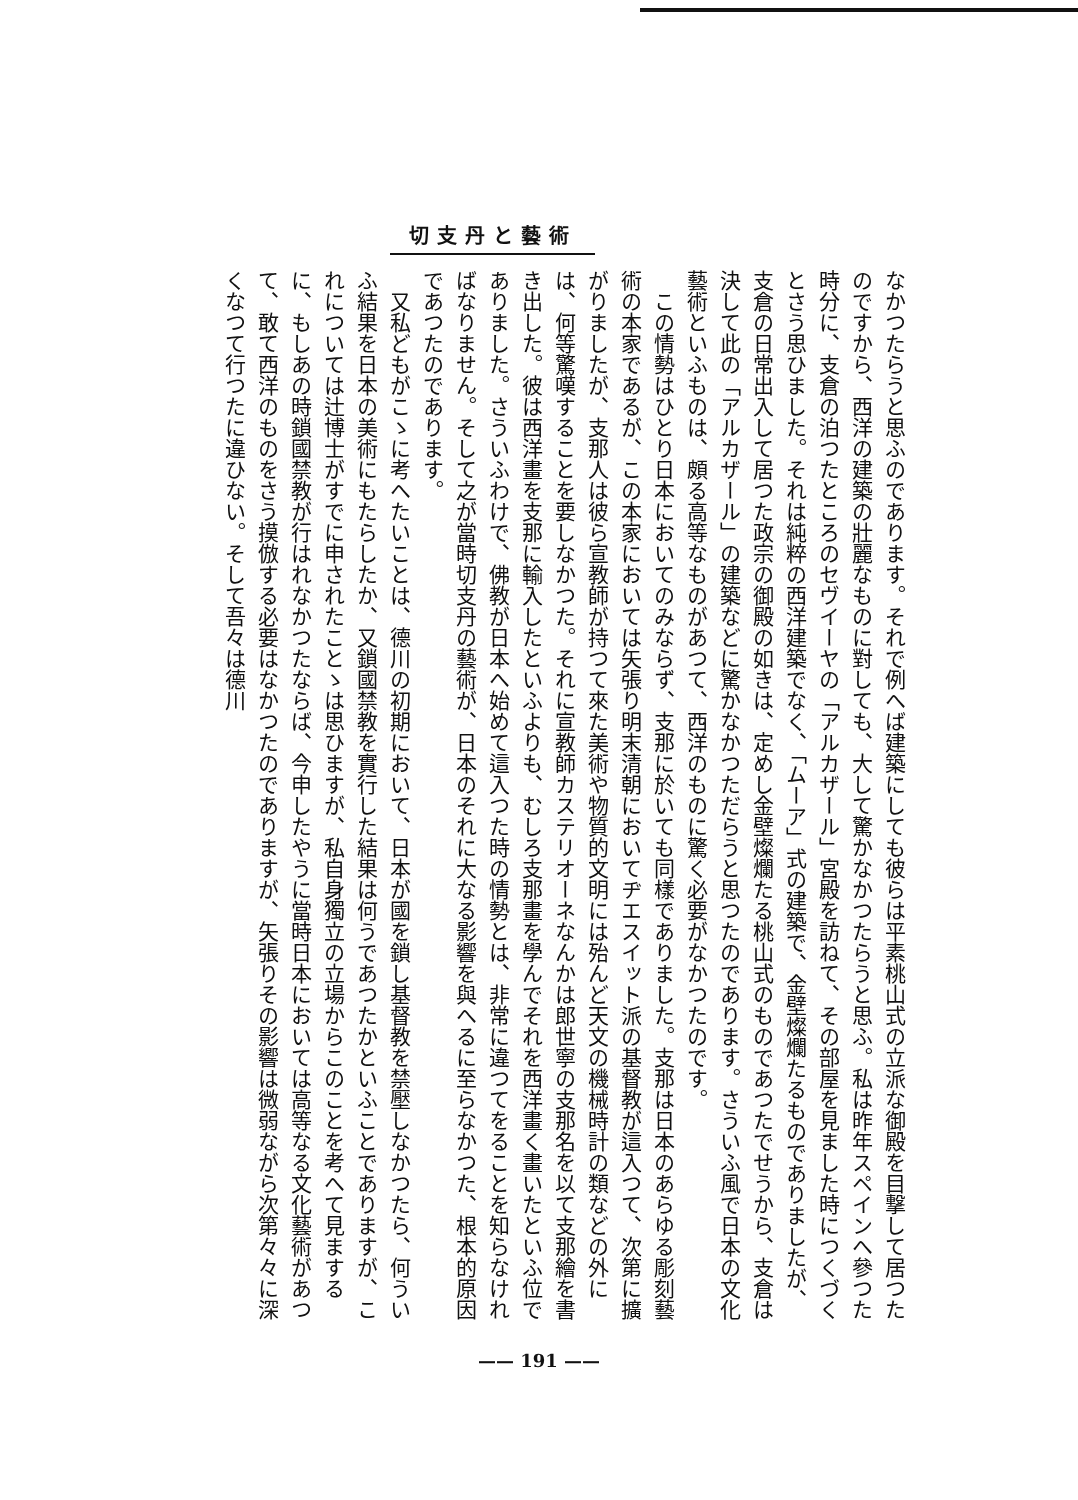切支丹と藝術
なかつたらうと思ふのであります。それで例へば建築にしても彼らは平素桃山式の立派な御殿を目撃して居つたのですから、西洋の建築の壯麗なものに對しても、大して驚かなかつたらうと思ふ。私は昨年スペインへ參つた時分に、支倉の泊つたところのセヴイーヤの「アルカザール」宮殿を訪ねて、その部屋を見ました時につくづくとさう思ひました。それは純粹の西洋建築でなく、「ムーア」式の建築で、金壁燦爛たるものでありましたが、支倉の日常出入して居つた政宗の御殿の如きは、定めし金壁燦爛たる桃山式のものであつたでせうから、支倉は決して此の「アルカザール」の建築などに驚かなかつただらうと思つたのであります。さういふ風で日本の文化藝術といふものは、頗る高等なものがあつて、西洋のものに驚く必要がなかつたのです。
　この情勢はひとり日本においてのみならず、支那に於いても同樣でありました。支那は日本のあらゆる彫刻藝術の本家であるが、この本家においては矢張り明末清朝においてヂエスイット派の基督教が這入つて、次第に擴がりましたが、支那人は彼ら宣教師が持つて來た美術や物質的文明には殆んど天文の機械時計の類などの外には、何等驚嘆することを要しなかつた。それに宣教師カステリオーネなんかは郎世寧の支那名を以て支那繪を書き出した。彼は西洋畫を支那に輸入したといふよりも、むしろ支那畫を學んでそれを西洋畫く畫いたといふ位でありました。さういふわけで、佛教が日本へ始めて這入つた時の情勢とは、非常に違つてをることを知らなければなりません。そして之が當時切支丹の藝術が、日本のそれに大なる影響を與へるに至らなかつた、根本的原因であつたのであります。
　又私どもがこゝに考へたいことは、德川の初期において、日本が國を鎖し基督教を禁壓しなかつたら、何ういふ結果を日本の美術にもたらしたか、又鎖國禁教を實行した結果は何うであつたかといふことでありますが、これについては辻博士がすでに申されたことゝは思ひますが、私自身獨立の立場からこのことを考へて見まするに、もしあの時鎖國禁教が行はれなかつたならば、今申したやうに當時日本においては高等なる文化藝術があつて、敢て西洋のものをさう摸倣する必要はなかつたのでありますが、矢張りその影響は微弱ながら次第々々に深くなつて行つたに違ひない。そして吾々は德川
—— 191 ——